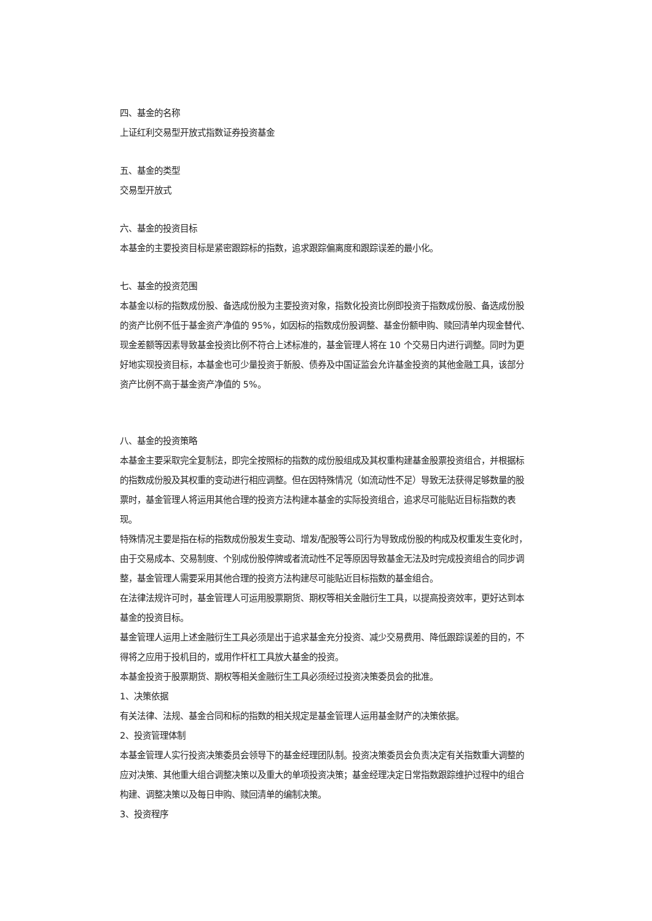四、基金的名称
上证红利交易型开放式指数证券投资基金
五、基金的类型
交易型开放式
六、基金的投资目标
本基金的主要投资目标是紧密跟踪标的指数，追求跟踪偏离度和跟踪误差的最小化。
七、基金的投资范围
本基金以标的指数成份股、备选成份股为主要投资对象，指数化投资比例即投资于指数成份股、备选成份股的资产比例不低于基金资产净值的 95%，如因标的指数成份股调整、基金份额申购、赎回清单内现金替代、现金差额等因素导致基金投资比例不符合上述标准的，基金管理人将在 10 个交易日内进行调整。同时为更好地实现投资目标，本基金也可少量投资于新股、债券及中国证监会允许基金投资的其他金融工具，该部分资产比例不高于基金资产净值的 5%。
八、基金的投资策略
本基金主要采取完全复制法，即完全按照标的指数的成份股组成及其权重构建基金股票投资组合，并根据标的指数成份股及其权重的变动进行相应调整。但在因特殊情况（如流动性不足）导致无法获得足够数量的股票时，基金管理人将运用其他合理的投资方法构建本基金的实际投资组合，追求尽可能贴近目标指数的表现。
特殊情况主要是指在标的指数成份股发生变动、增发/配股等公司行为导致成份股的构成及权重发生变化时，由于交易成本、交易制度、个别成份股停牌或者流动性不足等原因导致基金无法及时完成投资组合的同步调整，基金管理人需要采用其他合理的投资方法构建尽可能贴近目标指数的基金组合。
在法律法规许可时，基金管理人可运用股票期货、期权等相关金融衍生工具，以提高投资效率，更好达到本基金的投资目标。
基金管理人运用上述金融衍生工具必须是出于追求基金充分投资、减少交易费用、降低跟踪误差的目的，不得将之应用于投机目的，或用作杆杠工具放大基金的投资。
本基金投资于股票期货、期权等相关金融衍生工具必须经过投资决策委员会的批准。
1、决策依据
有关法律、法规、基金合同和标的指数的相关规定是基金管理人运用基金财产的决策依据。
2、投资管理体制
本基金管理人实行投资决策委员会领导下的基金经理团队制。投资决策委员会负责决定有关指数重大调整的应对决策、其他重大组合调整决策以及重大的单项投资决策；基金经理决定日常指数跟踪维护过程中的组合构建、调整决策以及每日申购、赎回清单的编制决策。
3、投资程序